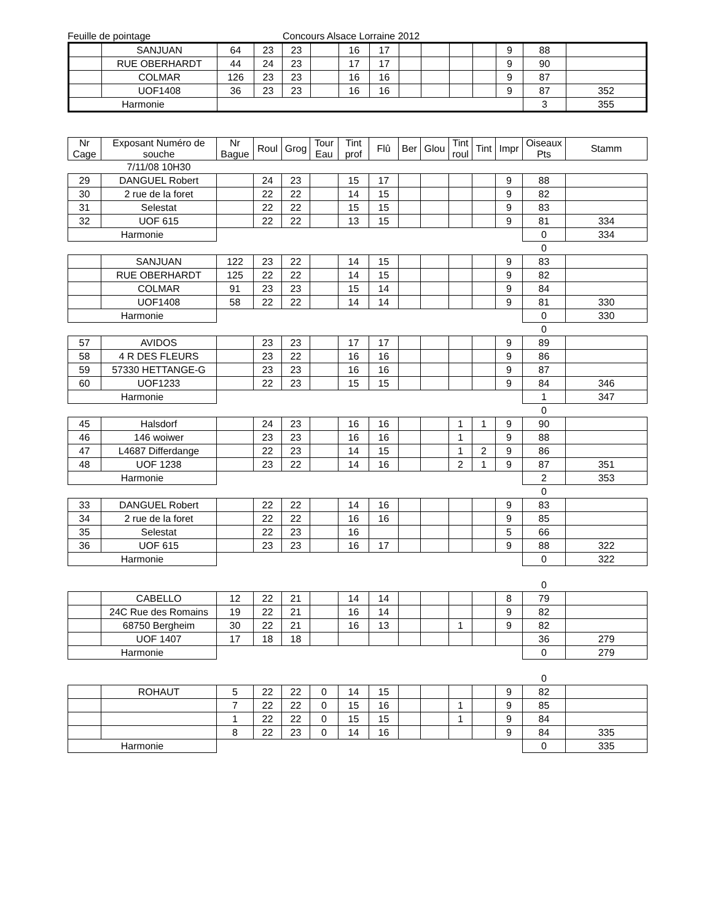Feuille de pointage Concours Alsace Lorraine 2012
| | SANJUAN | 64 | 23 | 23 | | 16 | 17 | | | | | 9 | 88 | |
| | RUE OBERHARDT | 44 | 24 | 23 | | 17 | 17 | | | | | 9 | 90 | |
| | COLMAR | 126 | 23 | 23 | | 16 | 16 | | | | | 9 | 87 | |
| | UOF1408 | 36 | 23 | 23 | | 16 | 16 | | | | | 9 | 87 | 352 |
| Harmonie | | | | | | | | | | | | | 3 | 355 |
| Nr Cage | Exposant Numéro de souche | Nr Bague | Roul | Grog | Tour Eau | Tint prof | Flû | Ber | Glou | Tint roul | Tint | Impr | Oiseaux Pts | Stamm |
| --- | --- | --- | --- | --- | --- | --- | --- | --- | --- | --- | --- | --- | --- | --- |
| | 7/11/08 10H30 | | | | | | | | | | | | | |
| 29 | DANGUEL Robert | | 24 | 23 | | 15 | 17 | | | | | 9 | 88 | |
| 30 | 2 rue de la foret | | 22 | 22 | | 14 | 15 | | | | | 9 | 82 | |
| 31 | Selestat | | 22 | 22 | | 15 | 15 | | | | | 9 | 83 | |
| 32 | UOF 615 | | 22 | 22 | | 13 | 15 | | | | | 9 | 81 | 334 |
| Harmonie | | | | | | | | | | | | | 0 | 334 |
| | | | | | | | | | | | | | 0 | |
| | SANJUAN | 122 | 23 | 22 | | 14 | 15 | | | | | 9 | 83 | |
| | RUE OBERHARDT | 125 | 22 | 22 | | 14 | 15 | | | | | 9 | 82 | |
| | COLMAR | 91 | 23 | 23 | | 15 | 14 | | | | | 9 | 84 | |
| | UOF1408 | 58 | 22 | 22 | | 14 | 14 | | | | | 9 | 81 | 330 |
| Harmonie | | | | | | | | | | | | | 0 | 330 |
| | | | | | | | | | | | | | 0 | |
| 57 | AVIDOS | | 23 | 23 | | 17 | 17 | | | | | 9 | 89 | |
| 58 | 4 R DES FLEURS | | 23 | 22 | | 16 | 16 | | | | | 9 | 86 | |
| 59 | 57330 HETTANGE-G | | 23 | 23 | | 16 | 16 | | | | | 9 | 87 | |
| 60 | UOF1233 | | 22 | 23 | | 15 | 15 | | | | | 9 | 84 | 346 |
| Harmonie | | | | | | | | | | | | | 1 | 347 |
| | | | | | | | | | | | | | 0 | |
| 45 | Halsdorf | | 24 | 23 | | 16 | 16 | | | 1 | 1 | 9 | 90 | |
| 46 | 146 woiwer | | 23 | 23 | | 16 | 16 | | | 1 | | 9 | 88 | |
| 47 | L4687 Differdange | | 22 | 23 | | 14 | 15 | | | 1 | 2 | 9 | 86 | |
| 48 | UOF 1238 | | 23 | 22 | | 14 | 16 | | | 2 | 1 | 9 | 87 | 351 |
| Harmonie | | | | | | | | | | | | | 2 | 353 |
| | | | | | | | | | | | | | 0 | |
| 33 | DANGUEL Robert | | 22 | 22 | | 14 | 16 | | | | | 9 | 83 | |
| 34 | 2 rue de la foret | | 22 | 22 | | 16 | 16 | | | | | 9 | 85 | |
| 35 | Selestat | | 22 | 23 | | 16 | | | | | | 5 | 66 | |
| 36 | UOF 615 | | 23 | 23 | | 16 | 17 | | | | | 9 | 88 | 322 |
| Harmonie | | | | | | | | | | | | | 0 | 322 |
| | | | | | | | | | | | | | 0 | |
| | CABELLO | 12 | 22 | 21 | | 14 | 14 | | | | | 8 | 79 | |
| | 24C Rue des Romains | 19 | 22 | 21 | | 16 | 14 | | | | | 9 | 82 | |
| | 68750 Bergheim | 30 | 22 | 21 | | 16 | 13 | | | 1 | | 9 | 82 | |
| | UOF 1407 | 17 | 18 | 18 | | | | | | | | | 36 | 279 |
| Harmonie | | | | | | | | | | | | | 0 | 279 |
| | | | | | | | | | | | | | 0 | |
| | ROHAUT | 5 | 22 | 22 | 0 | 14 | 15 | | | | | 9 | 82 | |
| | | 7 | 22 | 22 | 0 | 15 | 16 | | | 1 | | 9 | 85 | |
| | | 1 | 22 | 22 | 0 | 15 | 15 | | | 1 | | 9 | 84 | |
| | | 8 | 22 | 23 | 0 | 14 | 16 | | | | | 9 | 84 | 335 |
| Harmonie | | | | | | | | | | | | | 0 | 335 |